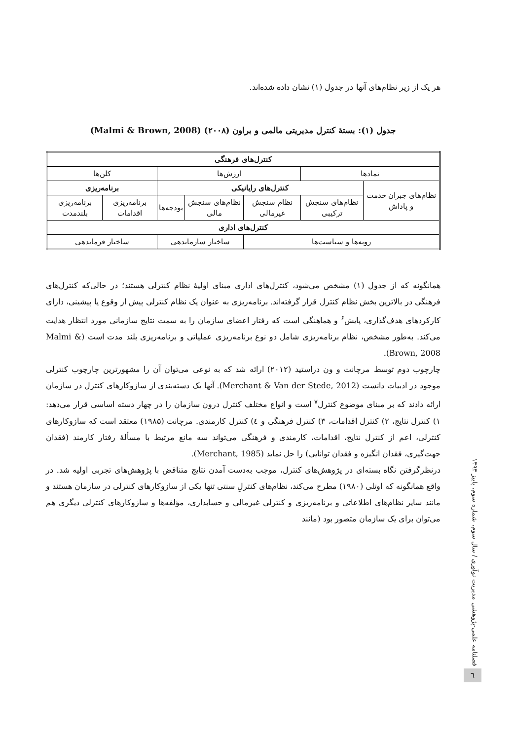هر یک از زیر نظام‌های آنها در جدول (۱) نشان داده شده‌اند.
جدول (۱): بستهٔ کنترل مدیریتی مالمی و براون (۲۰۰۸) (Malmi & Brown, 2008)
| کنترل‌های فرهنگی | | | | | | |
| --- | --- | --- | --- | --- | --- | --- |
| نمادها | | ارزش‌ها | | | کلن‌ها | |
| نظام‌های جبران خدمت و پاداش | کنترل‌های رایانیکی | | | | برنامه‌ریزی | |
| | نظام‌های سنجش ترکیبی | نظام سنجش غیرمالی | نظام‌های سنجش مالی | بودجه‌ها | برنامه‌ریزی اقدامات | برنامه‌ریزی بلندمدت |
| کنترل‌های اداری | | | | | | |
| رویه‌ها و سیاست‌ها | | | ساختار سازماندهی | | ساختار فرماندهی | |
همانگونه که از جدول (۱) مشخص می‌شود، کنترل‌های اداری مبنای اولیهٔ نظام کنترلی هستند؛ در حالی‌که کنترل‌های فرهنگی در بالاترین بخش نظام کنترل قرار گرفته‌اند. برنامه‌ریزی به عنوان یک نظام کنترلی پیش از وقوع یا پیشینی، دارای کارکردهای هدف‌گذاری، پایش<sup>۶</sup> و هماهنگی است که رفتار اعضای سازمان را به سمت نتایج سازمانی مورد انتظار هدایت می‌کند. به‌طور مشخص، نظام برنامه‌ریزی شامل دو نوع برنامه‌ریزی عملیاتی و برنامه‌ریزی بلند مدت است (Malmi & Brown, 2008).
چارچوب دوم توسط مرچانت و ون دراستید (۲۰۱۲) ارائه شد که به نوعی می‌توان آن را مشهورترین چارچوب کنترلی موجود در ادبیات دانست (Merchant & Van der Stede, 2012). آنها یک دسته‌بندی از سازوکارهای کنترل در سازمان ارائه دادند که بر مبنای موضوع کنترل<sup>۷</sup> است و انواع مختلف کنترل درون سازمان را در چهار دسته اساسی قرار می‌دهد: ۱) کنترل نتایج، ۲) کنترل اقدامات، ۳) کنترل فرهنگی و ٤) کنترل کارمندی. مرچانت (۱۹۸۵) معتقد است که سازوکارهای کنترلی، اعم از کنترل نتایج، اقدامات، کارمندی و فرهنگی می‌تواند سه مانع مرتبط با مسألهٔ رفتار کارمند (فقدان جهت‌گیری، فقدان انگیزه و فقدان توانایی) را حل نماید (Merchant, 1985).
درنظرگرفتن نگاه بسته‌ای در پژوهش‌های کنترل، موجب به‌دست آمدن نتایج متناقض با پژوهش‌های تجربی اولیه شد. در واقع همانگونه که اوتلی (۱۹۸۰) مطرح می‌کند، نظام‌های کنترلِ سنتی تنها یکی از سازوکارهای کنترلی در سازمان هستند و مانند سایر نظام‌های اطلاعاتی و برنامه‌ریزی و کنترلی غیرمالی و حسابداری، مؤلفه‌ها و سازوکارهای کنترلی دیگری هم می‌توان برای یک سازمان متصور بود (مانند
فصلنامه علمی-پژوهشی مدیریت نوآوری / سال سوم، شماره سوم، پاییز ۱۳۹۳
٦